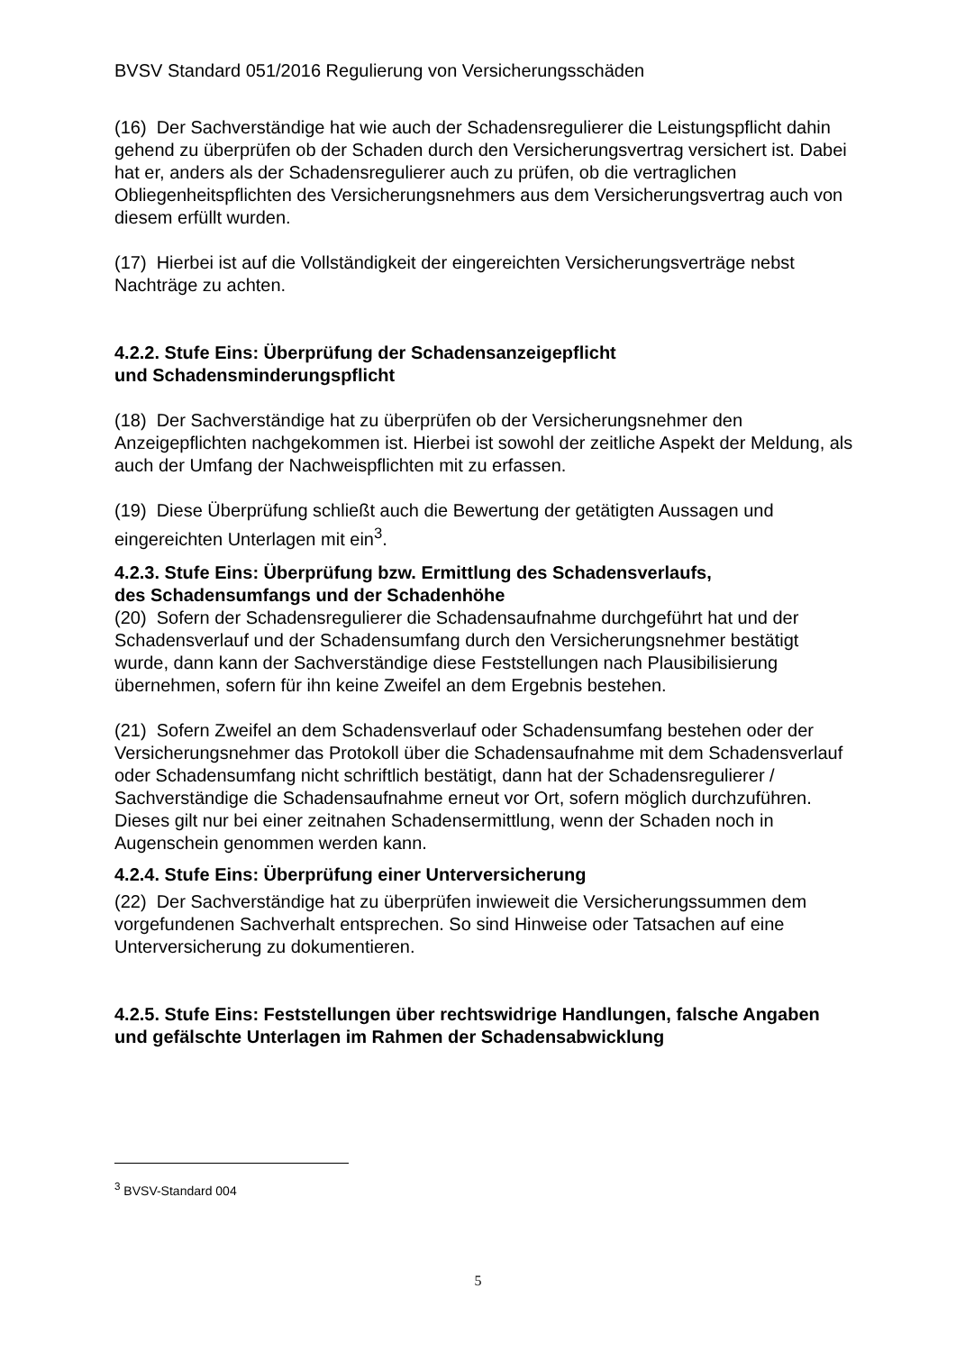BVSV Standard 051/2016 Regulierung von Versicherungsschäden
(16) Der Sachverständige hat wie auch der Schadensregulierer die Leistungspflicht dahin gehend zu überprüfen ob der Schaden durch den Versicherungsvertrag versichert ist. Dabei hat er, anders als der Schadensregulierer auch zu prüfen, ob die vertraglichen Obliegenheitspflichten des Versicherungsnehmers aus dem Versicherungsvertrag auch von diesem erfüllt wurden.
(17) Hierbei ist auf die Vollständigkeit der eingereichten Versicherungsverträge nebst Nachträge zu achten.
4.2.2. Stufe Eins: Überprüfung der Schadensanzeigepflicht
und Schadensminderungspflicht
(18) Der Sachverständige hat zu überprüfen ob der Versicherungsnehmer den Anzeigepflichten nachgekommen ist. Hierbei ist sowohl der zeitliche Aspekt der Meldung, als auch der Umfang der Nachweispflichten mit zu erfassen.
(19) Diese Überprüfung schließt auch die Bewertung der getätigten Aussagen und eingereichten Unterlagen mit ein<sup>3</sup>.
4.2.3. Stufe Eins: Überprüfung bzw. Ermittlung des Schadensverlaufs,
des Schadensumfangs und der Schadenhöhe
(20) Sofern der Schadensregulierer die Schadensaufnahme durchgeführt hat und der Schadensverlauf und der Schadensumfang durch den Versicherungsnehmer bestätigt wurde, dann kann der Sachverständige diese Feststellungen nach Plausibilisierung übernehmen, sofern für ihn keine Zweifel an dem Ergebnis bestehen.
(21) Sofern Zweifel an dem Schadensverlauf oder Schadensumfang bestehen oder der Versicherungsnehmer das Protokoll über die Schadensaufnahme mit dem Schadensverlauf oder Schadensumfang nicht schriftlich bestätigt, dann hat der Schadensregulierer / Sachverständige die Schadensaufnahme erneut vor Ort, sofern möglich durchzuführen. Dieses gilt nur bei einer zeitnahen Schadensermittlung, wenn der Schaden noch in Augenschein genommen werden kann.
4.2.4. Stufe Eins: Überprüfung einer Unterversicherung
(22) Der Sachverständige hat zu überprüfen inwieweit die Versicherungssummen dem vorgefundenen Sachverhalt entsprechen. So sind Hinweise oder Tatsachen auf eine Unterversicherung zu dokumentieren.
4.2.5. Stufe Eins: Feststellungen über rechtswidrige Handlungen, falsche Angaben und gefälschte Unterlagen im Rahmen der Schadensabwicklung
<sup>3</sup> BVSV-Standard 004
5